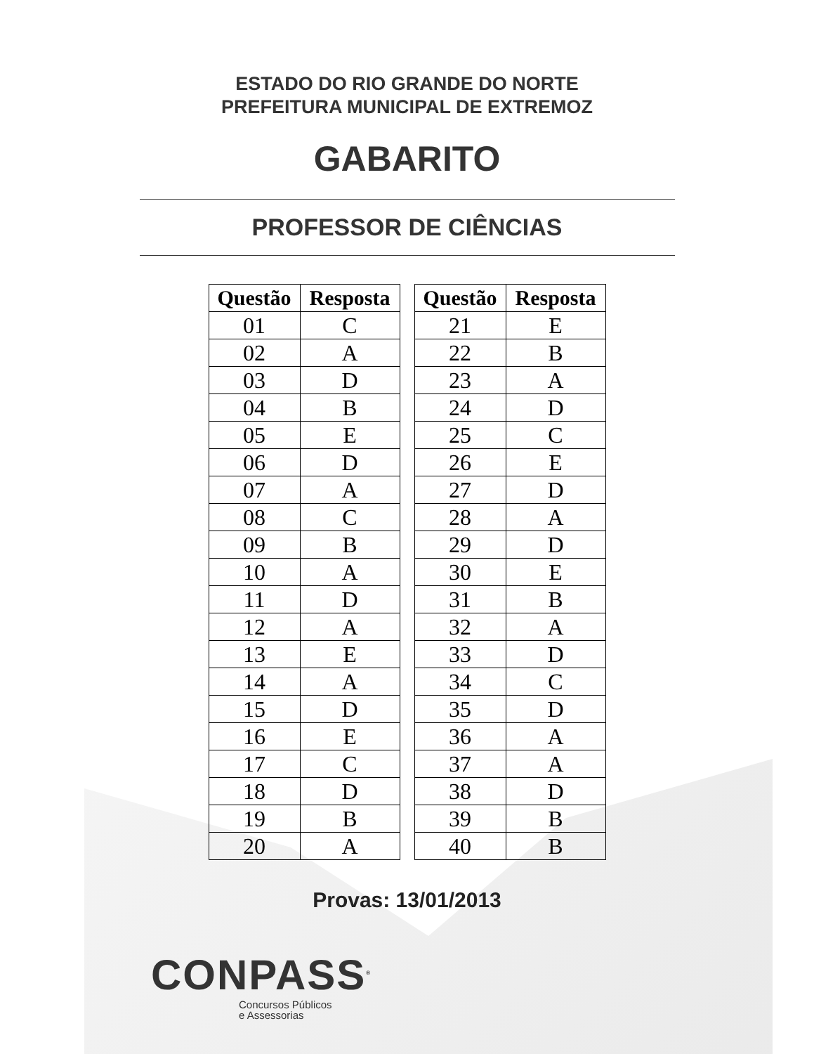ESTADO DO RIO GRANDE DO NORTE
PREFEITURA MUNICIPAL DE EXTREMOZ
GABARITO
PROFESSOR DE CIÊNCIAS
| Questão | Resposta |
| --- | --- |
| 01 | C |
| 02 | A |
| 03 | D |
| 04 | B |
| 05 | E |
| 06 | D |
| 07 | A |
| 08 | C |
| 09 | B |
| 10 | A |
| 11 | D |
| 12 | A |
| 13 | E |
| 14 | A |
| 15 | D |
| 16 | E |
| 17 | C |
| 18 | D |
| 19 | B |
| 20 | A |
| Questão | Resposta |
| --- | --- |
| 21 | E |
| 22 | B |
| 23 | A |
| 24 | D |
| 25 | C |
| 26 | E |
| 27 | D |
| 28 | A |
| 29 | D |
| 30 | E |
| 31 | B |
| 32 | A |
| 33 | D |
| 34 | C |
| 35 | D |
| 36 | A |
| 37 | A |
| 38 | D |
| 39 | B |
| 40 | B |
Provas: 13/01/2013
CONPASS<sup>®</sup>
Concursos Públicos
e Assessorias